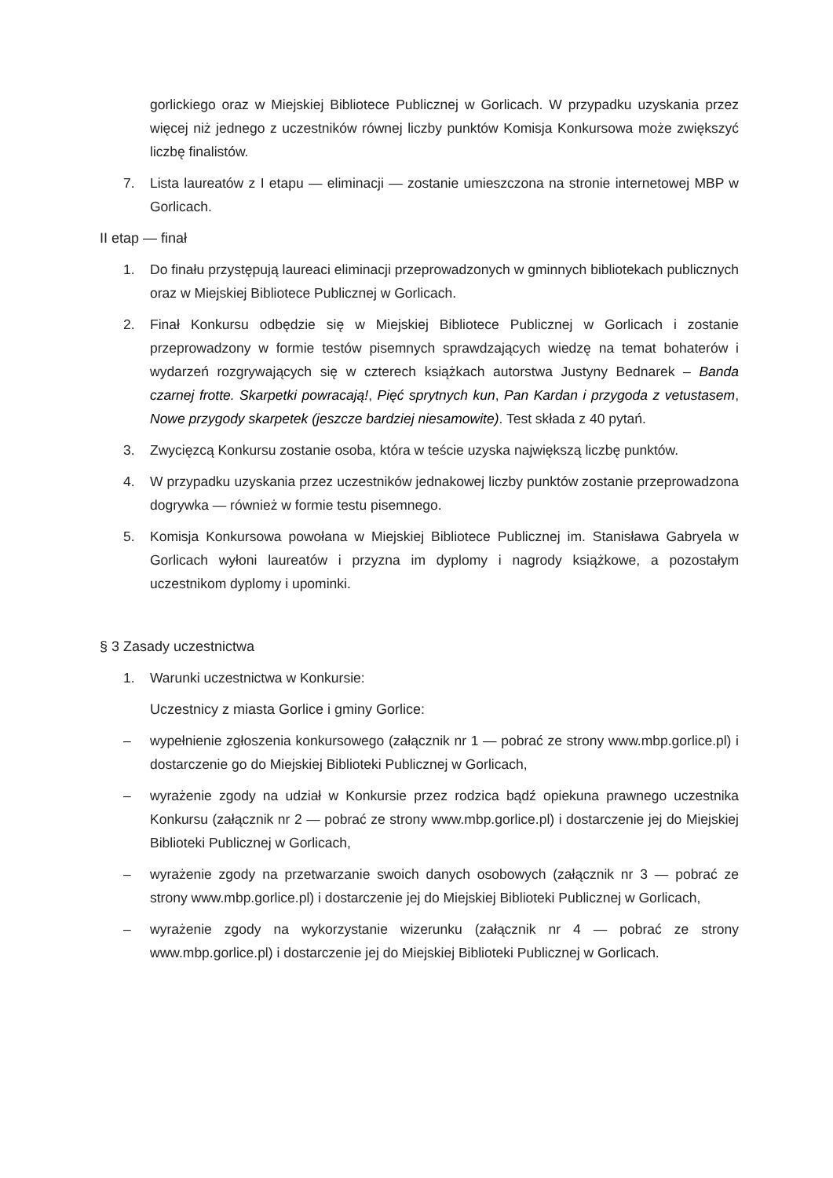gorlickiego oraz w Miejskiej Bibliotece Publicznej w Gorlicach. W przypadku uzyskania przez więcej niż jednego z uczestników równej liczby punktów Komisja Konkursowa może zwiększyć liczbę finalistów.
7. Lista laureatów z I etapu — eliminacji — zostanie umieszczona na stronie internetowej MBP w Gorlicach.
II etap — finał
1. Do finału przystępują laureaci eliminacji przeprowadzonych w gminnych bibliotekach publicznych oraz w Miejskiej Bibliotece Publicznej w Gorlicach.
2. Finał Konkursu odbędzie się w Miejskiej Bibliotece Publicznej w Gorlicach i zostanie przeprowadzony w formie testów pisemnych sprawdzających wiedzę na temat bohaterów i wydarzeń rozgrywających się w czterech książkach autorstwa Justyny Bednarek – Banda czarnej frotte. Skarpetki powracają!, Pięć sprytnych kun, Pan Kardan i przygoda z vetustasem, Nowe przygody skarpetek (jeszcze bardziej niesamowite). Test składa z 40 pytań.
3. Zwycięzcą Konkursu zostanie osoba, która w teście uzyska największą liczbę punktów.
4. W przypadku uzyskania przez uczestników jednakowej liczby punktów zostanie przeprowadzona dogrywka — również w formie testu pisemnego.
5. Komisja Konkursowa powołana w Miejskiej Bibliotece Publicznej im. Stanisława Gabryela w Gorlicach wyłoni laureatów i przyzna im dyplomy i nagrody książkowe, a pozostałym uczestnikom dyplomy i upominki.
§ 3 Zasady uczestnictwa
1. Warunki uczestnictwa w Konkursie:
Uczestnicy z miasta Gorlice i gminy Gorlice:
– wypełnienie zgłoszenia konkursowego (załącznik nr 1 — pobrać ze strony www.mbp.gorlice.pl) i dostarczenie go do Miejskiej Biblioteki Publicznej w Gorlicach,
– wyrażenie zgody na udział w Konkursie przez rodzica bądź opiekuna prawnego uczestnika Konkursu (załącznik nr 2 — pobrać ze strony www.mbp.gorlice.pl) i dostarczenie jej do Miejskiej Biblioteki Publicznej w Gorlicach,
– wyrażenie zgody na przetwarzanie swoich danych osobowych (załącznik nr 3 — pobrać ze strony www.mbp.gorlice.pl) i dostarczenie jej do Miejskiej Biblioteki Publicznej w Gorlicach,
– wyrażenie zgody na wykorzystanie wizerunku (załącznik nr 4 — pobrać ze strony www.mbp.gorlice.pl) i dostarczenie jej do Miejskiej Biblioteki Publicznej w Gorlicach.